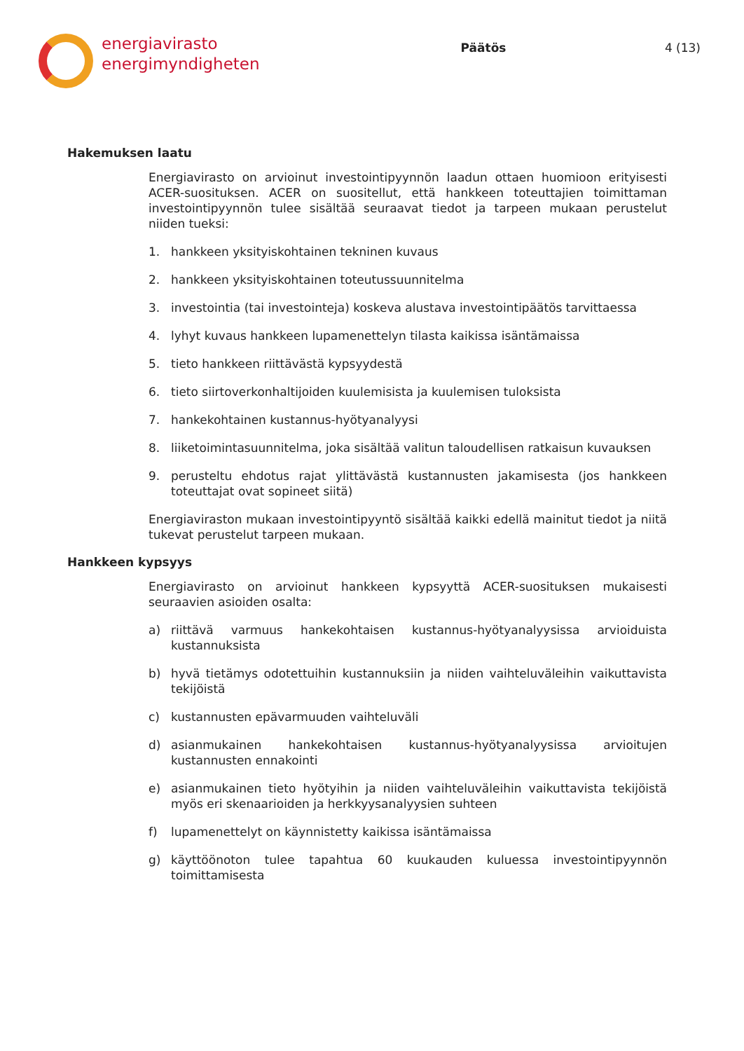energiavirasto
energimyndigheten
Päätös 4 (13)
Hakemuksen laatu
Energiavirasto on arvioinut investointipyynnön laadun ottaen huomioon erityisesti ACER-suosituksen. ACER on suositellut, että hankkeen toteuttajien toimittaman investointipyynnön tulee sisältää seuraavat tiedot ja tarpeen mukaan perustelut niiden tueksi:
1. hankkeen yksityiskohtainen tekninen kuvaus
2. hankkeen yksityiskohtainen toteutussuunnitelma
3. investointia (tai investointeja) koskeva alustava investointipäätös tarvittaessa
4. lyhyt kuvaus hankkeen lupamenettelyn tilasta kaikissa isäntämaissa
5. tieto hankkeen riittävästä kypsyydestä
6. tieto siirtoverkonhaltijoiden kuulemisista ja kuulemisen tuloksista
7. hankekohtainen kustannus-hyötyanalyysi
8. liiketoimintasuunnitelma, joka sisältää valitun taloudellisen ratkaisun kuvauksen
9. perusteltu ehdotus rajat ylittävästä kustannusten jakamisesta (jos hankkeen toteuttajat ovat sopineet siitä)
Energiaviraston mukaan investointipyyntö sisältää kaikki edellä mainitut tiedot ja niitä tukevat perustelut tarpeen mukaan.
Hankkeen kypsyys
Energiavirasto on arvioinut hankkeen kypsyyttä ACER-suosituksen mukaisesti seuraavien asioiden osalta:
a) riittävä varmuus hankekohtaisen kustannus-hyötyanalyysissa arvioiduista kustannuksista
b) hyvä tietämys odotettuihin kustannuksiin ja niiden vaihteluväleihin vaikuttavista tekijöistä
c) kustannusten epävarmuuden vaihteluväli
d) asianmukainen hankekohtaisen kustannus-hyötyanalyysissa arvioitujen kustannusten ennakointi
e) asianmukainen tieto hyötyihin ja niiden vaihteluväleihin vaikuttavista tekijöistä myös eri skenaarioiden ja herkkyysanalyysien suhteen
f) lupamenettelyt on käynnistetty kaikissa isäntämaissa
g) käyttöönoton tulee tapahtua 60 kuukauden kuluessa investointipyynnön toimittamisesta